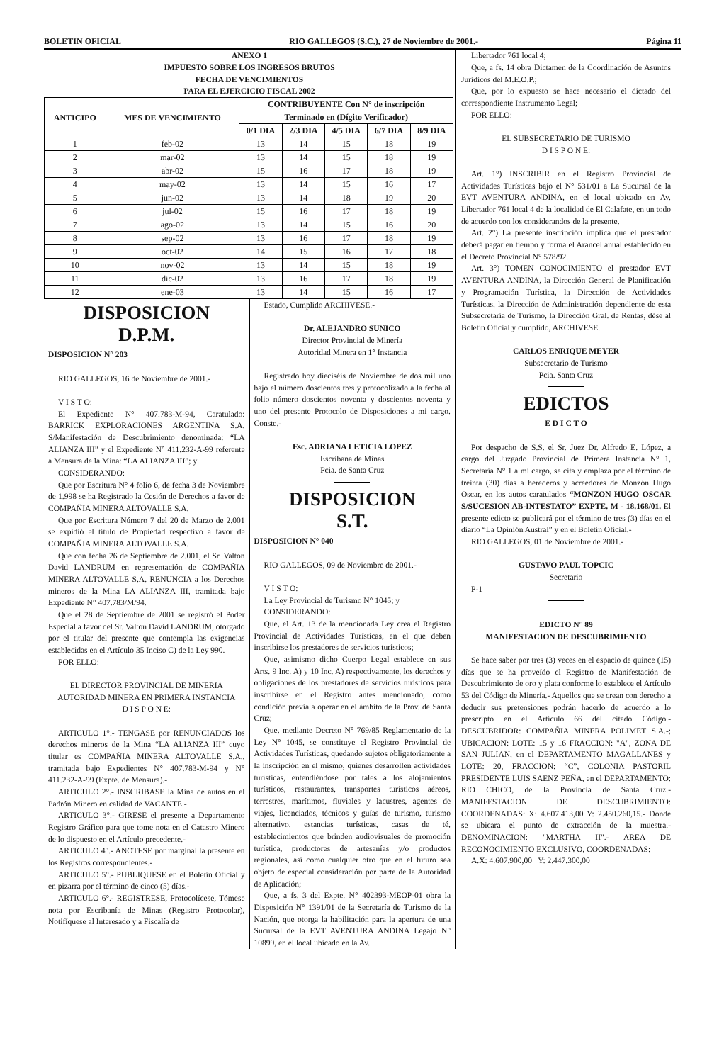BOLETIN OFICIAL RIO GALLEGOS (S.C.), 27 de Noviembre de 2001.- Página 11
ANEXO 1
IMPUESTO SOBRE LOS INGRESOS BRUTOS
FECHA DE VENCIMIENTOS
PARA EL EJERCICIO FISCAL 2002
| ANTICIPO | MES DE VENCIMIENTO | CONTRIBUYENTE Con N° de inscripción Terminado en (Dígito Verificador) | | | | |
| --- | --- | --- | --- | --- | --- | --- |
| | | 0/1 DIA | 2/3 DIA | 4/5 DIA | 6/7 DIA | 8/9 DIA |
| 1 | feb-02 | 13 | 14 | 15 | 18 | 19 |
| 2 | mar-02 | 13 | 14 | 15 | 18 | 19 |
| 3 | abr-02 | 15 | 16 | 17 | 18 | 19 |
| 4 | may-02 | 13 | 14 | 15 | 16 | 17 |
| 5 | jun-02 | 13 | 14 | 18 | 19 | 20 |
| 6 | jul-02 | 15 | 16 | 17 | 18 | 19 |
| 7 | ago-02 | 13 | 14 | 15 | 16 | 20 |
| 8 | sep-02 | 13 | 16 | 17 | 18 | 19 |
| 9 | oct-02 | 14 | 15 | 16 | 17 | 18 |
| 10 | nov-02 | 13 | 14 | 15 | 18 | 19 |
| 11 | dic-02 | 13 | 16 | 17 | 18 | 19 |
| 12 | ene-03 | 13 | 14 | 15 | 16 | 17 |
DISPOSICION
D.P.M.
DISPOSICION N° 203
RIO GALLEGOS, 16 de Noviembre de 2001.-
V I S T O:
El Expediente N° 407.783-M-94, Caratulado: BARRICK EXPLORACIONES ARGENTINA S.A. S/Manifestación de Descubrimiento denominada: “LA ALIANZA III” y el Expediente N° 411.232-A-99 referente a Mensura de la Mina: “LA ALIANZA III”; y
CONSIDERANDO:
Que por Escritura N° 4 folio 6, de fecha 3 de Noviembre de 1.998 se ha Registrado la Cesión de Derechos a favor de COMPAÑIA MINERA ALTOVALLE S.A.
Que por Escritura Número 7 del 20 de Marzo de 2.001 se expidió el título de Propiedad respectivo a favor de COMPAÑIA MINERA ALTOVALLE S.A.
Que con fecha 26 de Septiembre de 2.001, el Sr. Valton David LANDRUM en representación de COMPAÑIA MINERA ALTOVALLE S.A. RENUNCIA a los Derechos mineros de la Mina LA ALIANZA III, tramitada bajo Expediente N° 407.783/M/94.
Que el 28 de Septiembre de 2001 se registró el Poder Especial a favor del Sr. Valton David LANDRUM, otorgado por el titular del presente que contempla las exigencias establecidas en el Artículo 35 Inciso C) de la Ley 990.
POR ELLO:
EL DIRECTOR PROVINCIAL DE MINERIA
AUTORIDAD MINERA EN PRIMERA INSTANCIA
D I S P O N E:
ARTICULO 1°.- TENGASE por RENUNCIADOS los derechos mineros de la Mina “LA ALIANZA III” cuyo titular es COMPAÑIA MINERA ALTOVALLE S.A., tramitada bajo Expedientes N° 407.783-M-94 y N° 411.232-A-99 (Expte. de Mensura).-
ARTICULO 2°.- INSCRIBASE la Mina de autos en el Padrón Minero en calidad de VACANTE.-
ARTICULO 3°.- GIRESE el presente a Departamento Registro Gráfico para que tome nota en el Catastro Minero de lo dispuesto en el Artículo precedente.-
ARTICULO 4°.- ANOTESE por marginal la presente en los Registros correspondientes.-
ARTICULO 5°.- PUBLIQUESE en el Boletín Oficial y en pizarra por el término de cinco (5) días.-
ARTICULO 6°.- REGISTRESE, Protocolícese, Tómese nota por Escribanía de Minas (Registro Protocolar), Notifíquese al Interesado y a Fiscalía de
Estado, Cumplido ARCHIVESE.-
Dr. ALEJANDRO SUNICO
Director Provincial de Minería
Autoridad Minera en 1° Instancia
Registrado hoy dieciséis de Noviembre de dos mil uno bajo el número doscientos tres y protocolizado a la fecha al folio número doscientos noventa y doscientos noventa y uno del presente Protocolo de Disposiciones a mi cargo. Conste.-
Esc. ADRIANA LETICIA LOPEZ
Escribana de Minas
Pcia. de Santa Cruz
DISPOSICION
S.T.
DISPOSICION N° 040
RIO GALLEGOS, 09 de Noviembre de 2001.-
V I S T O:
La Ley Provincial de Turismo N° 1045; y
CONSIDERANDO:
Que, el Art. 13 de la mencionada Ley crea el Registro Provincial de Actividades Turísticas, en el que deben inscribirse los prestadores de servicios turísticos;
Que, asimismo dicho Cuerpo Legal establece en sus Arts. 9 Inc. A) y 10 Inc. A) respectivamente, los derechos y obligaciones de los prestadores de servicios turísticos para inscribirse en el Registro antes mencionado, como condición previa a operar en el ámbito de la Prov. de Santa Cruz;
Que, mediante Decreto N° 769/85 Reglamentario de la Ley N° 1045, se constituye el Registro Provincial de Actividades Turísticas, quedando sujetos obligatoriamente a la inscripción en el mismo, quienes desarrollen actividades turísticas, entendiéndose por tales a los alojamientos turísticos, restaurantes, transportes turísticos aéreos, terrestres, marítimos, fluviales y lacustres, agentes de viajes, licenciados, técnicos y guías de turismo, turismo alternativo, estancias turísticas, casas de té, establecimientos que brinden audiovisuales de promoción turística, productores de artesanías y/o productos regionales, así como cualquier otro que en el futuro sea objeto de especial consideración por parte de la Autoridad de Aplicación;
Que, a fs. 3 del Expte. N° 402393-MEOP-01 obra la Disposición N° 1391/01 de la Secretaría de Turismo de la Nación, que otorga la habilitación para la apertura de una Sucursal de la EVT AVENTURA ANDINA Legajo N° 10899, en el local ubicado en la Av.
Libertador 761 local 4;
Que, a fs. 14 obra Dictamen de la Coordinación de Asuntos Jurídicos del M.E.O.P.;
Que, por lo expuesto se hace necesario el dictado del correspondiente Instrumento Legal;
POR ELLO:
EL SUBSECRETARIO DE TURISMO
D I S P O N E:
Art. 1°) INSCRIBIR en el Registro Provincial de Actividades Turísticas bajo el N° 531/01 a La Sucursal de la EVT AVENTURA ANDINA, en el local ubicado en Av. Libertador 761 local 4 de la localidad de El Calafate, en un todo de acuerdo con los considerandos de la presente.
Art. 2°) La presente inscripción implica que el prestador deberá pagar en tiempo y forma el Arancel anual establecido en el Decreto Provincial N° 578/92.
Art. 3°) TOMEN CONOCIMIENTO el prestador EVT AVENTURA ANDINA, la Dirección General de Planificación y Programación Turística, la Dirección de Actividades Turísticas, la Dirección de Administración dependiente de esta Subsecretaría de Turismo, la Dirección Gral. de Rentas, dése al Boletín Oficial y cumplido, ARCHIVESE.
CARLOS ENRIQUE MEYER
Subsecretario de Turismo
Pcia. Santa Cruz
EDICTOS
E D I C T O
Por despacho de S.S. el Sr. Juez Dr. Alfredo E. López, a cargo del Juzgado Provincial de Primera Instancia N° 1, Secretaría N° 1 a mi cargo, se cita y emplaza por el término de treinta (30) días a herederos y acreedores de Monzón Hugo Oscar, en los autos caratulados “MONZON HUGO OSCAR S/SUCESION AB-INTESTATO” EXPTE. M - 18.168/01. El presente edicto se publicará por el término de tres (3) días en el diario “La Opinión Austral” y en el Boletín Oficial.-
RIO GALLEGOS, 01 de Noviembre de 2001.-
GUSTAVO PAUL TOPCIC
Secretario
P-1
EDICTO N° 89
MANIFESTACION DE DESCUBRIMIENTO
Se hace saber por tres (3) veces en el espacio de quince (15) días que se ha proveído el Registro de Manifestación de Descubrimiento de oro y plata conforme lo establece el Artículo 53 del Código de Minería.- Aquellos que se crean con derecho a deducir sus pretensiones podrán hacerlo de acuerdo a lo prescripto en el Artículo 66 del citado Código.- DESCUBRIDOR: COMPAÑIA MINERA POLIMET S.A.-; UBICACION: LOTE: 15 y 16 FRACCION: "A", ZONA DE SAN JULIAN, en el DEPARTAMENTO MAGALLANES y LOTE: 20, FRACCION: “C”, COLONIA PASTORIL PRESIDENTE LUIS SAENZ PEÑA, en el DEPARTAMENTO: RIO CHICO, de la Provincia de Santa Cruz.- MANIFESTACION DE DESCUBRIMIENTO: COORDENADAS: X: 4.607.413,00 Y: 2.450.260,15.- Donde se ubicara el punto de extracción de la muestra.- DENOMINACION: "MARTHA II".- AREA DE RECONOCIMIENTO EXCLUSIVO, COORDENADAS:
A.X: 4.607.900,00 Y: 2.447.300,00